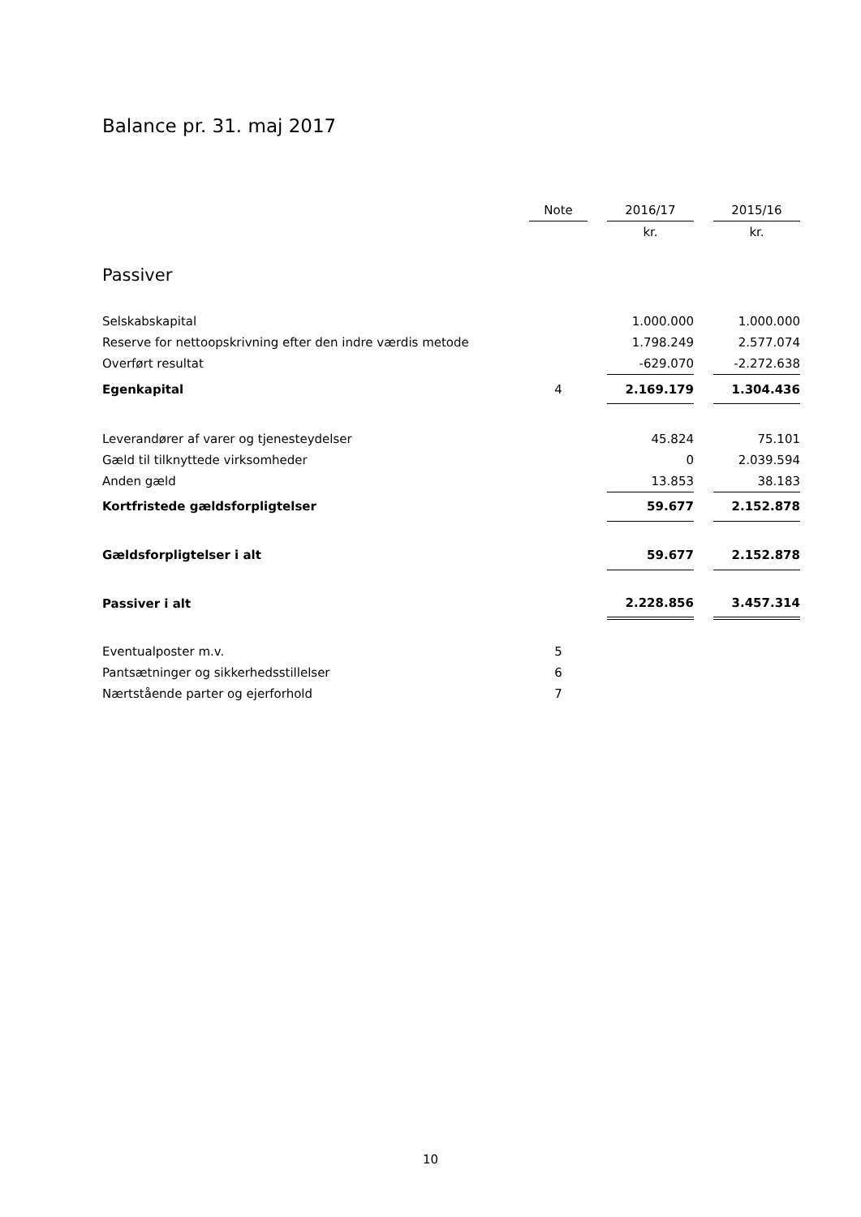Balance pr. 31. maj 2017
| | Note | | 2016/17 | | 2015/16 |
| --- | --- | --- | --- | --- | --- |
| | | | kr. | | kr. |
| Passiver | | | | | |
| Selskabskapital | | | 1.000.000 | | 1.000.000 |
| Reserve for nettoopskrivning efter den indre værdis metode | | | 1.798.249 | | 2.577.074 |
| Overført resultat | | | -629.070 | | -2.272.638 |
| Egenkapital | 4 | | 2.169.179 | | 1.304.436 |
| Leverandører af varer og tjenesteydelser | | | 45.824 | | 75.101 |
| Gæld til tilknyttede virksomheder | | | 0 | | 2.039.594 |
| Anden gæld | | | 13.853 | | 38.183 |
| Kortfristede gældsforpligtelser | | | 59.677 | | 2.152.878 |
| Gældsforpligtelser i alt | | | 59.677 | | 2.152.878 |
| Passiver i alt | | | 2.228.856 | | 3.457.314 |
| Eventualposter m.v. | 5 | | | | |
| Pantsætninger og sikkerhedsstillelser | 6 | | | | |
| Nærtstående parter og ejerforhold | 7 | | | | |
10